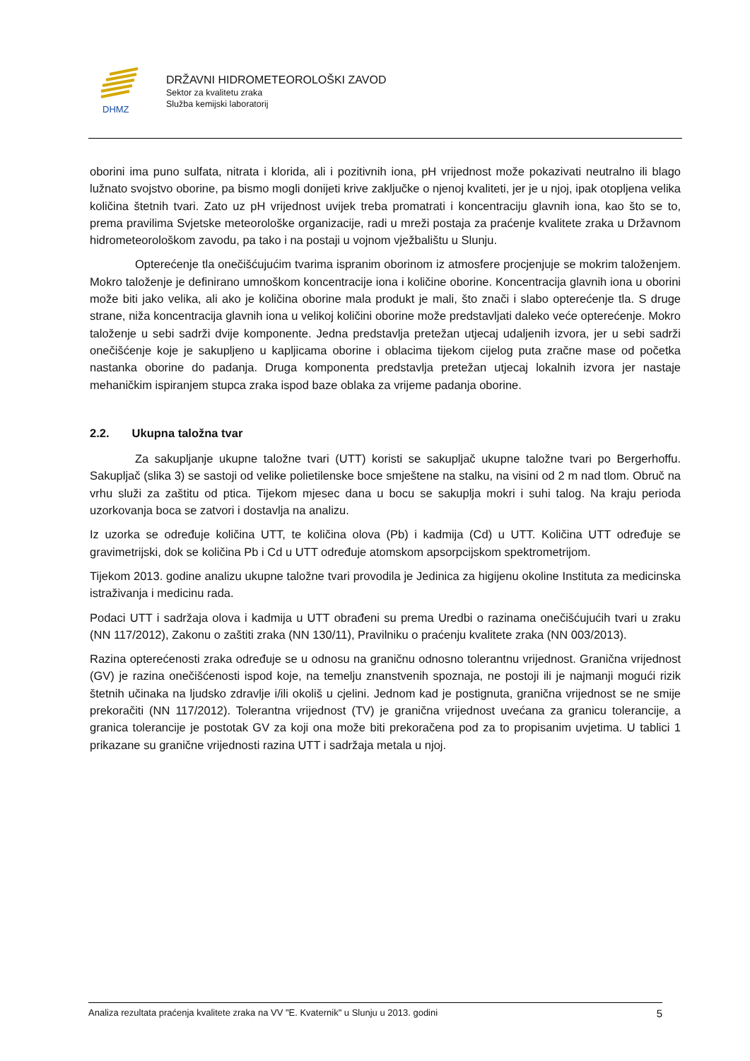DHMZ
DRŽAVNI HIDROMETEOROLOŠKI ZAVOD
Sektor za kvalitetu zraka
Služba kemijski laboratorij
oborini ima puno sulfata, nitrata i klorida, ali i pozitivnih iona, pH vrijednost može pokazivati neutralno ili blago lužnato svojstvo oborine, pa bismo mogli donijeti krive zaključke o njenoj kvaliteti, jer je u njoj, ipak otopljena velika količina štetnih tvari. Zato uz pH vrijednost uvijek treba promatrati i koncentraciju glavnih iona, kao što se to, prema pravilima Svjetske meteorološke organizacije, radi u mreži postaja za praćenje kvalitete zraka u Državnom hidrometeorološkom zavodu, pa tako i na postaji u vojnom vježbalištu u Slunju.
Opterećenje tla onečišćujućim tvarima ispranim oborinom iz atmosfere procjenjuje se mokrim taloženjem. Mokro taloženje je definirano umnoškom koncentracije iona i količine oborine. Koncentracija glavnih iona u oborini može biti jako velika, ali ako je količina oborine mala produkt je mali, što znači i slabo opterećenje tla. S druge strane, niža koncentracija glavnih iona u velikoj količini oborine može predstavljati daleko veće opterećenje. Mokro taloženje u sebi sadrži dvije komponente. Jedna predstavlja pretežan utjecaj udaljenih izvora, jer u sebi sadrži onečišćenje koje je sakupljeno u kapljicama oborine i oblacima tijekom cijelog puta zračne mase od početka nastanka oborine do padanja. Druga komponenta predstavlja pretežan utjecaj lokalnih izvora jer nastaje mehaničkim ispiranjem stupca zraka ispod baze oblaka za vrijeme padanja oborine.
2.2. Ukupna taložna tvar
Za sakupljanje ukupne taložne tvari (UTT) koristi se sakupljač ukupne taložne tvari po Bergerhoffu. Sakupljač (slika 3) se sastoji od velike polietilenske boce smještene na stalku, na visini od 2 m nad tlom. Obruč na vrhu služi za zaštitu od ptica. Tijekom mjesec dana u bocu se sakuplja mokri i suhi talog. Na kraju perioda uzorkovanja boca se zatvori i dostavlja na analizu.
Iz uzorka se određuje količina UTT, te količina olova (Pb) i kadmija (Cd) u UTT. Količina UTT određuje se gravimetrijski, dok se količina Pb i Cd u UTT određuje atomskom apsorpcijskom spektrometrijom.
Tijekom 2013. godine analizu ukupne taložne tvari provodila je Jedinica za higijenu okoline Instituta za medicinska istraživanja i medicinu rada.
Podaci UTT i sadržaja olova i kadmija u UTT obrađeni su prema Uredbi o razinama onečišćujućih tvari u zraku (NN 117/2012), Zakonu o zaštiti zraka (NN 130/11), Pravilniku o praćenju kvalitete zraka (NN 003/2013).
Razina opterećenosti zraka određuje se u odnosu na graničnu odnosno tolerantnu vrijednost. Granična vrijednost (GV) je razina onečišćenosti ispod koje, na temelju znanstvenih spoznaja, ne postoji ili je najmanji mogući rizik štetnih učinaka na ljudsko zdravlje i/ili okoliš u cjelini. Jednom kad je postignuta, granična vrijednost se ne smije prekoračiti (NN 117/2012). Tolerantna vrijednost (TV) je granična vrijednost uvećana za granicu tolerancije, a granica tolerancije je postotak GV za koji ona može biti prekoračena pod za to propisanim uvjetima. U tablici 1 prikazane su granične vrijednosti razina UTT i sadržaja metala u njoj.
Analiza rezultata praćenja kvalitete zraka na VV "E. Kvaternik" u Slunju u 2013. godini 5